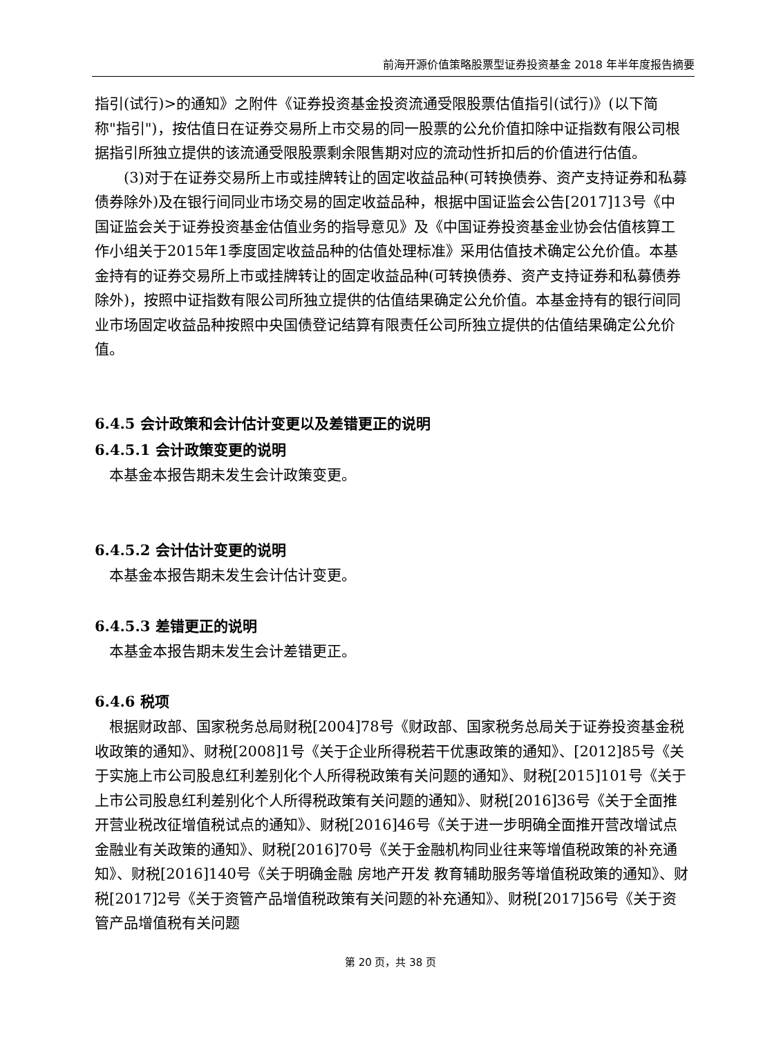前海开源价值策略股票型证券投资基金 2018 年半年度报告摘要
指引(试行)>的通知》之附件《证券投资基金投资流通受限股票估值指引(试行)》(以下简称"指引")，按估值日在证券交易所上市交易的同一股票的公允价值扣除中证指数有限公司根据指引所独立提供的该流通受限股票剩余限售期对应的流动性折扣后的价值进行估值。
(3)对于在证券交易所上市或挂牌转让的固定收益品种(可转换债券、资产支持证券和私募债券除外)及在银行间同业市场交易的固定收益品种，根据中国证监会公告[2017]13号《中国证监会关于证券投资基金估值业务的指导意见》及《中国证券投资基金业协会估值核算工作小组关于2015年1季度固定收益品种的估值处理标准》采用估值技术确定公允价值。本基金持有的证券交易所上市或挂牌转让的固定收益品种(可转换债券、资产支持证券和私募债券除外)，按照中证指数有限公司所独立提供的估值结果确定公允价值。本基金持有的银行间同业市场固定收益品种按照中央国债登记结算有限责任公司所独立提供的估值结果确定公允价值。
6.4.5 会计政策和会计估计变更以及差错更正的说明
6.4.5.1 会计政策变更的说明
本基金本报告期未发生会计政策变更。
6.4.5.2 会计估计变更的说明
本基金本报告期未发生会计估计变更。
6.4.5.3 差错更正的说明
本基金本报告期未发生会计差错更正。
6.4.6 税项
根据财政部、国家税务总局财税[2004]78号《财政部、国家税务总局关于证券投资基金税收政策的通知》、财税[2008]1号《关于企业所得税若干优惠政策的通知》、[2012]85号《关于实施上市公司股息红利差别化个人所得税政策有关问题的通知》、财税[2015]101号《关于上市公司股息红利差别化个人所得税政策有关问题的通知》、财税[2016]36号《关于全面推开营业税改征增值税试点的通知》、财税[2016]46号《关于进一步明确全面推开营改增试点金融业有关政策的通知》、财税[2016]70号《关于金融机构同业往来等增值税政策的补充通知》、财税[2016]140号《关于明确金融 房地产开发 教育辅助服务等增值税政策的通知》、财税[2017]2号《关于资管产品增值税政策有关问题的补充通知》、财税[2017]56号《关于资管产品增值税有关问题
第 20 页，共 38 页